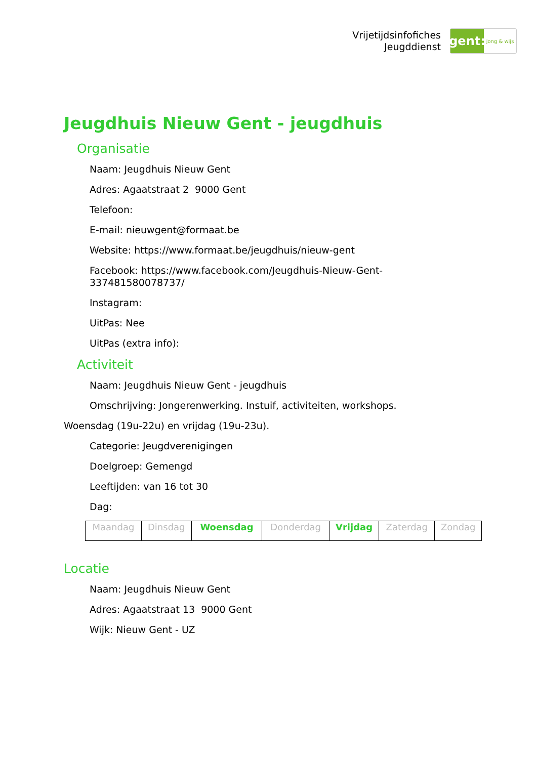Vrijetijdsinfofiches
Jeugddienst
gent:
jong & wijs
Jeugdhuis Nieuw Gent - jeugdhuis
Organisatie
Naam: Jeugdhuis Nieuw Gent
Adres: Agaatstraat 2 9000 Gent
Telefoon:
E-mail: nieuwgent@formaat.be
Website: https://www.formaat.be/jeugdhuis/nieuw-gent
Facebook: https://www.facebook.com/Jeugdhuis-Nieuw-Gent-
337481580078737/
Instagram:
UitPas: Nee
UitPas (extra info):
Activiteit
Naam: Jeugdhuis Nieuw Gent - jeugdhuis
Omschrijving: Jongerenwerking. Instuif, activiteiten, workshops.
Woensdag (19u-22u) en vrijdag (19u-23u).
Categorie: Jeugdverenigingen
Doelgroep: Gemengd
Leeftijden: van 16 tot 30
Dag:
| Maandag | Dinsdag | Woensdag | Donderdag | Vrijdag | Zaterdag | Zondag |
Locatie
Naam: Jeugdhuis Nieuw Gent
Adres: Agaatstraat 13 9000 Gent
Wijk: Nieuw Gent - UZ